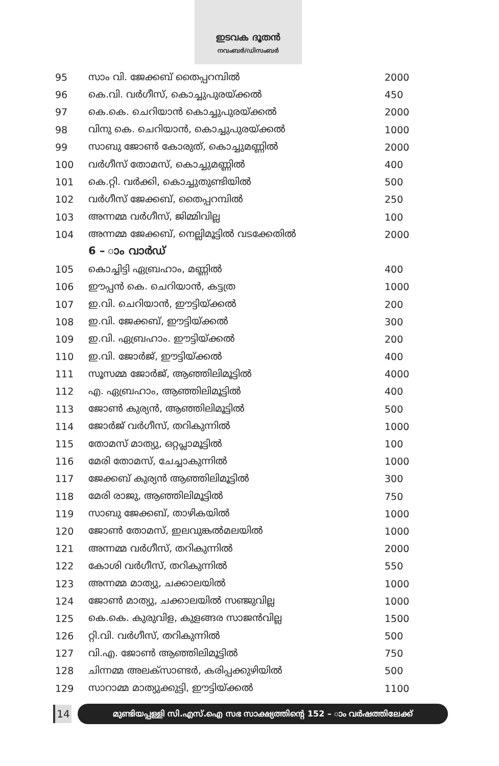ഇടവക ദൂതൻ
നവംബർ/ഡിസംബർ
| 95 | സാം വി. ജേക്കബ് തൈപ്പറമ്പിൽ | 2000 |
| 96 | കെ.വി. വർഗീസ്, കൊച്ചുപുരയ്ക്കൽ | 450 |
| 97 | കെ.കെ. ചെറിയാൻ കൊച്ചുപുരയ്ക്കൽ | 2000 |
| 98 | വിനു കെ. ചെറിയാൻ, കൊച്ചുപുരയ്ക്കൽ | 1000 |
| 99 | സാബു ജോൺ കോരുത്, കൊച്ചുമണ്ണിൽ | 2000 |
| 100 | വർഗീസ് തോമസ്, കൊച്ചുമണ്ണിൽ | 400 |
| 101 | കെ.റ്റി. വർക്കി, കൊച്ചുതുണ്ടിയിൽ | 500 |
| 102 | വർഗീസ് ജേക്കബ്, തൈപ്പറമ്പിൽ | 250 |
| 103 | അന്നമ്മ വർഗീസ്, ജിമ്മിവില്ല | 100 |
| 104 | അന്നമ്മ ജേക്കബ്, നെല്ലിമൂട്ടിൽ വടക്കേതിൽ | 2000 |
| | 6 – ാം വാർഡ് | |
| 105 | കൊച്ചിട്ടി ഏബ്രഹാം, മണ്ണിൽ | 400 |
| 106 | ഈപ്പൻ കെ. ചെറിയാൻ, കട്ടത്ര | 1000 |
| 107 | ഇ.വി. ചെറിയാൻ, ഈട്ടിയ്ക്കൽ | 200 |
| 108 | ഇ.വി. ജേക്കബ്, ഈട്ടിയ്ക്കൽ | 300 |
| 109 | ഇ.വി. ഏബ്രഹാം. ഈട്ടിയ്ക്കൽ | 200 |
| 110 | ഇ.വി. ജോർജ്, ഈട്ടിയ്ക്കൽ | 400 |
| 111 | സൂസമ്മ ജോർജ്, ആഞ്ഞിലിമൂട്ടിൽ | 4000 |
| 112 | എ. ഏബ്രഹാം, ആഞ്ഞിലിമൂട്ടിൽ | 400 |
| 113 | ജോൺ കുര്യൻ, ആഞ്ഞിലിമൂട്ടിൽ | 500 |
| 114 | ജോർജ് വർഗീസ്, തറികുന്നിൽ | 1000 |
| 115 | തോമസ് മാത്യു, ഒറ്റപ്ലാമൂട്ടിൽ | 100 |
| 116 | മേരി തോമസ്, ചേച്ചാകുന്നിൽ | 1000 |
| 117 | ജേക്കബ് കുര്യൻ ആഞ്ഞിലിമൂട്ടിൽ | 300 |
| 118 | മേരി രാജു, ആഞ്ഞിലിമൂട്ടിൽ | 750 |
| 119 | സാബു ജേക്കബ്, താഴികയിൽ | 1000 |
| 120 | ജോൺ തോമസ്, ഇലവുങ്കൽമലയിൽ | 1000 |
| 121 | അന്നമ്മ വർഗീസ്, തറികുന്നിൽ | 2000 |
| 122 | കോശി വർഗീസ്, തറികുന്നിൽ | 550 |
| 123 | അന്നമ്മ മാത്യു, ചക്കാലയിൽ | 1000 |
| 124 | ജോൺ മാത്യു, ചക്കാലയിൽ സഞ്ജുവില്ല | 1000 |
| 125 | കെ.കെ. കുരുവിള, കുളങ്ങര സാജൻവില്ല | 1500 |
| 126 | റ്റി.വി. വർഗീസ്, തറികുന്നിൽ | 500 |
| 127 | വി.എ. ജോൺ ആഞ്ഞിലിമൂട്ടിൽ | 750 |
| 128 | ചിന്നമ്മ അലക്സാണ്ടർ, കരിപ്പക്കുഴിയിൽ | 500 |
| 129 | സാറാമ്മ മാത്യുക്കുട്ടി, ഈട്ടിയ്ക്കൽ | 1100 |
14
മുണ്ടിയപ്പള്ളി സി.എസ്.ഐ സഭ സാക്ഷ്യത്തിന്റെ 152 – ാം വർഷത്തിലേക്ക്